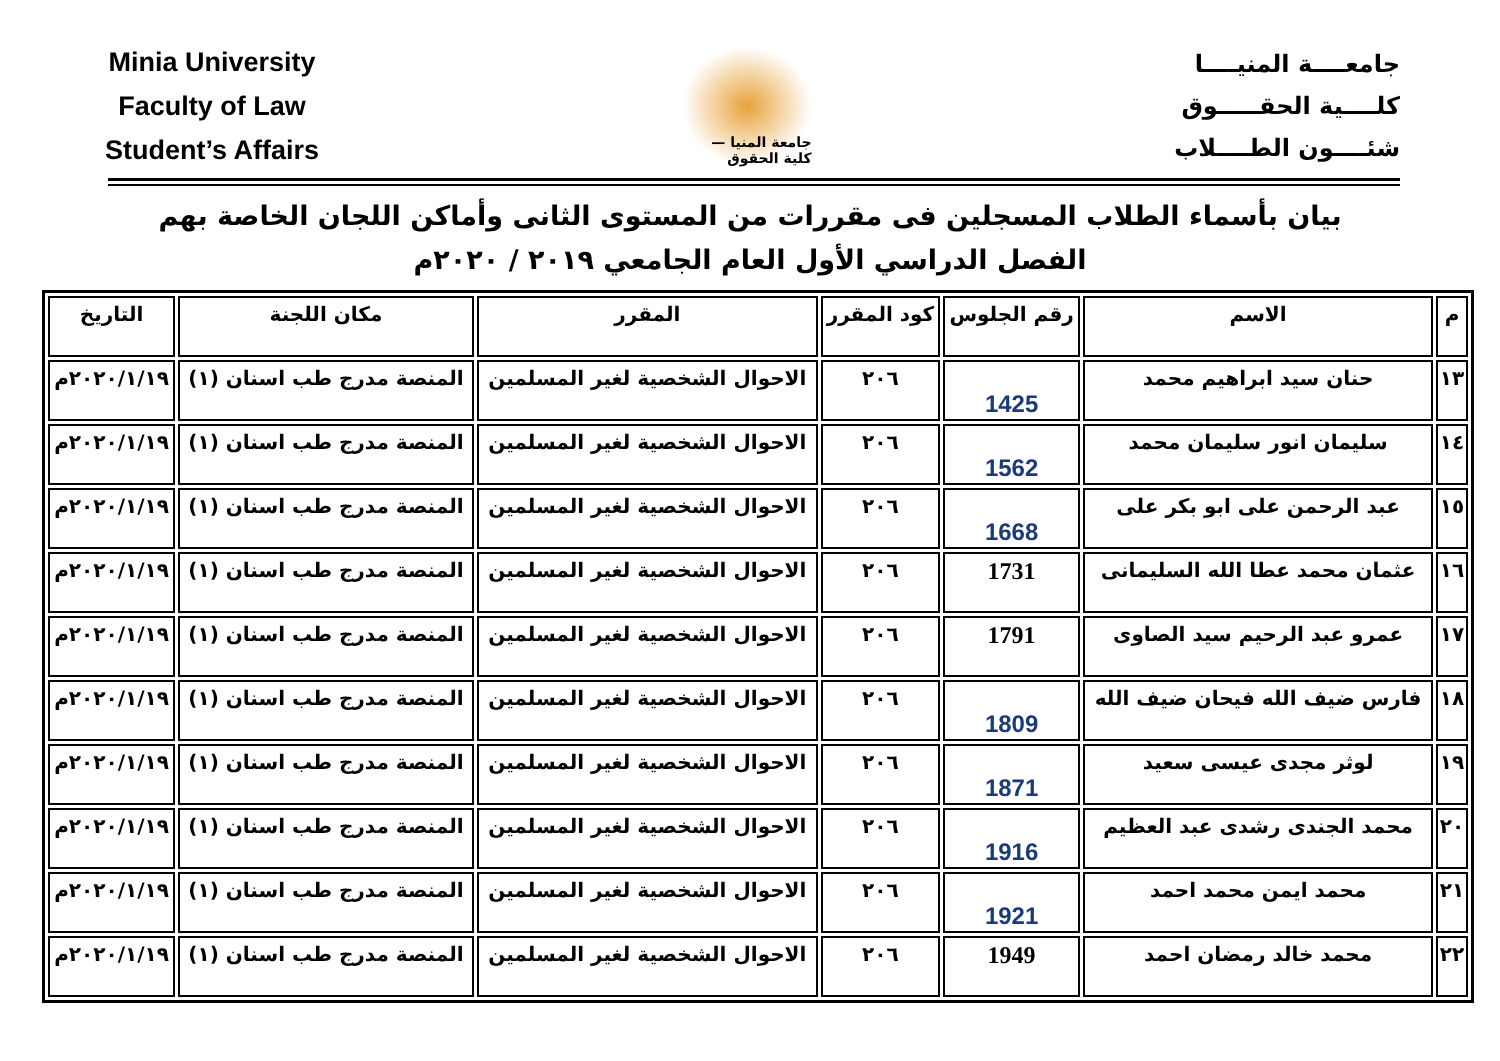جامعــــة المنيــــا
كلــــية الحقـــــوق
شئــــون الطــــلاب
جامعة المنيا — كلية الحقوق
Minia University
Faculty of Law
Student’s Affairs
بيان بأسماء الطلاب المسجلين فى مقررات من المستوى الثانى وأماكن اللجان الخاصة بهم
الفصل الدراسي الأول العام الجامعي ٢٠١٩ / ٢٠٢٠م
| م | الاسم | رقم الجلوس | كود المقرر | المقرر | مكان اللجنة | التاريخ |
| --- | --- | --- | --- | --- | --- | --- |
| ١٣ | حنان سيد ابراهيم محمد | 1425 | ٢٠٦ | الاحوال الشخصية لغير المسلمين | المنصة مدرج طب اسنان (١) | ٢٠٢٠/١/١٩م |
| ١٤ | سليمان انور سليمان محمد | 1562 | ٢٠٦ | الاحوال الشخصية لغير المسلمين | المنصة مدرج طب اسنان (١) | ٢٠٢٠/١/١٩م |
| ١٥ | عبد الرحمن على ابو بكر على | 1668 | ٢٠٦ | الاحوال الشخصية لغير المسلمين | المنصة مدرج طب اسنان (١) | ٢٠٢٠/١/١٩م |
| ١٦ | عثمان محمد عطا الله السليمانى | 1731 | ٢٠٦ | الاحوال الشخصية لغير المسلمين | المنصة مدرج طب اسنان (١) | ٢٠٢٠/١/١٩م |
| ١٧ | عمرو عبد الرحيم سيد الصاوى | 1791 | ٢٠٦ | الاحوال الشخصية لغير المسلمين | المنصة مدرج طب اسنان (١) | ٢٠٢٠/١/١٩م |
| ١٨ | فارس ضيف الله فيحان ضيف الله | 1809 | ٢٠٦ | الاحوال الشخصية لغير المسلمين | المنصة مدرج طب اسنان (١) | ٢٠٢٠/١/١٩م |
| ١٩ | لوثر مجدى عيسى سعيد | 1871 | ٢٠٦ | الاحوال الشخصية لغير المسلمين | المنصة مدرج طب اسنان (١) | ٢٠٢٠/١/١٩م |
| ٢٠ | محمد الجندى رشدى عبد العظيم | 1916 | ٢٠٦ | الاحوال الشخصية لغير المسلمين | المنصة مدرج طب اسنان (١) | ٢٠٢٠/١/١٩م |
| ٢١ | محمد ايمن محمد احمد | 1921 | ٢٠٦ | الاحوال الشخصية لغير المسلمين | المنصة مدرج طب اسنان (١) | ٢٠٢٠/١/١٩م |
| ٢٢ | محمد خالد رمضان احمد | 1949 | ٢٠٦ | الاحوال الشخصية لغير المسلمين | المنصة مدرج طب اسنان (١) | ٢٠٢٠/١/١٩م |